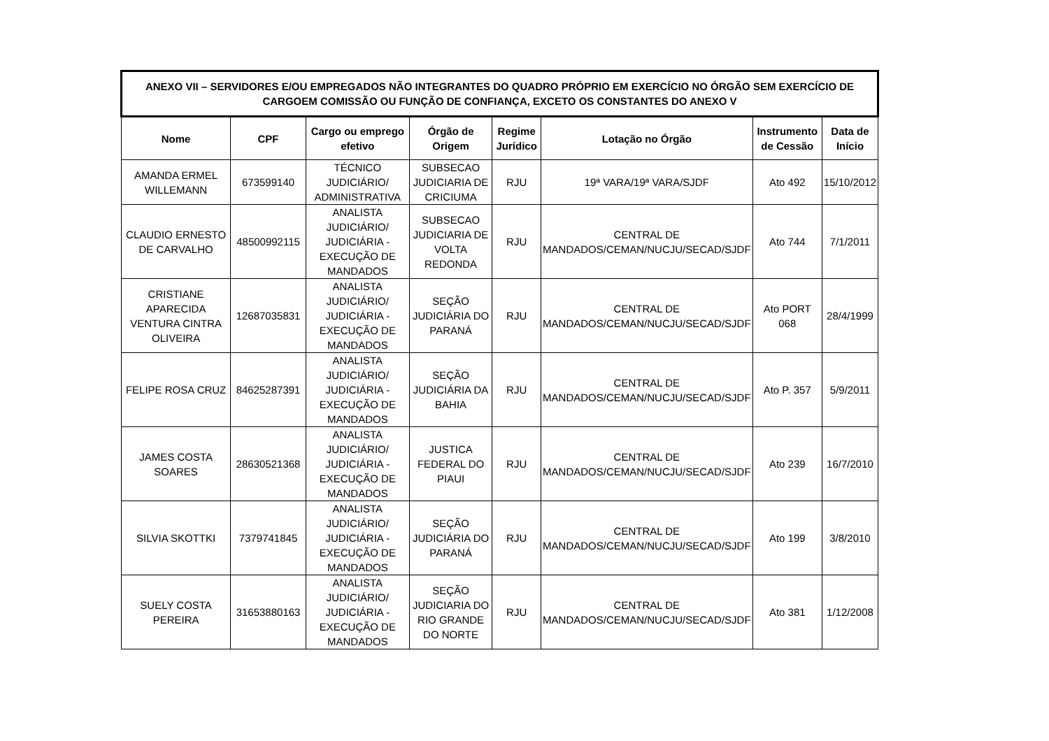| ANEXO VII – SERVIDORES E/OU EMPREGADOS NÃO INTEGRANTES DO QUADRO PRÓPRIO EM EXERCÍCIO NO ÓRGÃO SEM EXERCÍCIO DE CARGOEM COMISSÃO OU FUNÇÃO DE CONFIANÇA, EXCETO OS CONSTANTES DO ANEXO V | | | | | | | |
| --- | --- | --- | --- | --- | --- | --- | --- |
| Nome | CPF | Cargo ou emprego efetivo | Órgão de Origem | Regime Jurídico | Lotação no Órgão | Instrumento de Cessão | Data de Início |
| AMANDA ERMEL WILLEMANN | 673599140 | TÉCNICO JUDICIÁRIO/ ADMINISTRATIVA | SUBSECAO JUDICIARIA DE CRICIUMA | RJU | 19ª VARA/19ª VARA/SJDF | Ato 492 | 15/10/2012 |
| CLAUDIO ERNESTO DE CARVALHO | 48500992115 | ANALISTA JUDICIÁRIO/ JUDICIÁRIA - EXECUÇÃO DE MANDADOS | SUBSECAO JUDICIARIA DE VOLTA REDONDA | RJU | CENTRAL DE MANDADOS/CEMAN/NUCJU/SECAD/SJDF | Ato 744 | 7/1/2011 |
| CRISTIANE APARECIDA VENTURA CINTRA OLIVEIRA | 12687035831 | ANALISTA JUDICIÁRIO/ JUDICIÁRIA - EXECUÇÃO DE MANDADOS | SEÇÃO JUDICIÁRIA DO PARANÁ | RJU | CENTRAL DE MANDADOS/CEMAN/NUCJU/SECAD/SJDF | Ato PORT 068 | 28/4/1999 |
| FELIPE ROSA CRUZ | 84625287391 | ANALISTA JUDICIÁRIO/ JUDICIÁRIA - EXECUÇÃO DE MANDADOS | SEÇÃO JUDICIÁRIA DA BAHIA | RJU | CENTRAL DE MANDADOS/CEMAN/NUCJU/SECAD/SJDF | Ato P. 357 | 5/9/2011 |
| JAMES COSTA SOARES | 28630521368 | ANALISTA JUDICIÁRIO/ JUDICIÁRIA - EXECUÇÃO DE MANDADOS | JUSTICA FEDERAL DO PIAUI | RJU | CENTRAL DE MANDADOS/CEMAN/NUCJU/SECAD/SJDF | Ato 239 | 16/7/2010 |
| SILVIA SKOTTKI | 7379741845 | ANALISTA JUDICIÁRIO/ JUDICIÁRIA - EXECUÇÃO DE MANDADOS | SEÇÃO JUDICIÁRIA DO PARANÁ | RJU | CENTRAL DE MANDADOS/CEMAN/NUCJU/SECAD/SJDF | Ato 199 | 3/8/2010 |
| SUELY COSTA PEREIRA | 31653880163 | ANALISTA JUDICIÁRIO/ JUDICIÁRIA - EXECUÇÃO DE MANDADOS | SEÇÃO JUDICIARIA DO RIO GRANDE DO NORTE | RJU | CENTRAL DE MANDADOS/CEMAN/NUCJU/SECAD/SJDF | Ato 381 | 1/12/2008 |